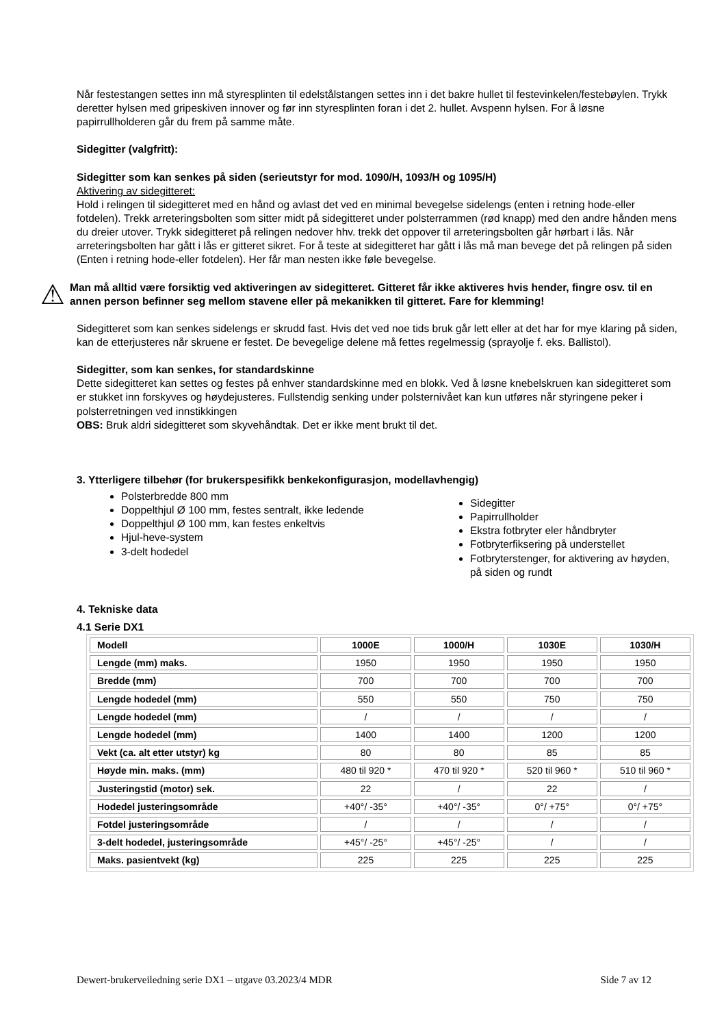Når festestangen settes inn må styresplinten til edelstålstangen settes inn i det bakre hullet til festevinkelen/festebøylen. Trykk deretter hylsen med gripeskiven innover og før inn styresplinten foran i det 2. hullet. Avspenn hylsen. For å løsne papirrullholderen går du frem på samme måte.
Sidegitter (valgfritt):
Sidegitter som kan senkes på siden (serieutstyr for mod. 1090/H, 1093/H og 1095/H)
Aktivering av sidegitteret:
Hold i relingen til sidegitteret med en hånd og avlast det ved en minimal bevegelse sidelengs (enten i retning hode-eller fotdelen). Trekk arreteringsbolten som sitter midt på sidegitteret under polsterrammen (rød knapp) med den andre hånden mens du dreier utover. Trykk sidegitteret på relingen nedover hhv. trekk det oppover til arreteringsbolten går hørbart i lås. Når arreteringsbolten har gått i lås er gitteret sikret. For å teste at sidegitteret har gått i lås må man bevege det på relingen på siden (Enten i retning hode-eller fotdelen). Her får man nesten ikke føle bevegelse.
⚠
Man må alltid være forsiktig ved aktiveringen av sidegitteret. Gitteret får ikke aktiveres hvis hender, fingre osv. til en annen person befinner seg mellom stavene eller på mekanikken til gitteret. Fare for klemming!
Sidegitteret som kan senkes sidelengs er skrudd fast. Hvis det ved noe tids bruk går lett eller at det har for mye klaring på siden, kan de etterjusteres når skruene er festet. De bevegelige delene må fettes regelmessig (sprayolje f. eks. Ballistol).
Sidegitter, som kan senkes, for standardskinne
Dette sidegitteret kan settes og festes på enhver standardskinne med en blokk. Ved å løsne knebelskruen kan sidegitteret som er stukket inn forskyves og høydejusteres. Fullstendig senking under polsternivået kan kun utføres når styringene peker i polsterretningen ved innstikkingen
OBS: Bruk aldri sidegitteret som skyvehåndtak. Det er ikke ment brukt til det.
3. Ytterligere tilbehør (for brukerspesifikk benkekonfigurasjon, modellavhengig)
Polsterbredde 800 mm
Doppelthjul Ø 100 mm, festes sentralt, ikke ledende
Doppelthjul Ø 100 mm, kan festes enkeltvis
Hjul-heve-system
3-delt hodedel
Sidegitter
Papirrullholder
Ekstra fotbryter eler håndbryter
Fotbryterfiksering på understellet
Fotbryterstenger, for aktivering av høyden, på siden og rundt
4. Tekniske data
4.1 Serie DX1
| Modell | 1000E | 1000/H | 1030E | 1030/H |
| --- | --- | --- | --- | --- |
| Lengde (mm) maks. | 1950 | 1950 | 1950 | 1950 |
| Bredde (mm) | 700 | 700 | 700 | 700 |
| Lengde hodedel (mm) | 550 | 550 | 750 | 750 |
| Lengde hodedel (mm) | / | / | / | / |
| Lengde hodedel (mm) | 1400 | 1400 | 1200 | 1200 |
| Vekt (ca. alt etter utstyr) kg | 80 | 80 | 85 | 85 |
| Høyde min. maks. (mm) | 480 til 920 * | 470 til 920 * | 520 til 960 * | 510 til 960 * |
| Justeringstid (motor) sek. | 22 | / | 22 | / |
| Hodedel justeringsområde | +40°/ -35° | +40°/ -35° | 0°/ +75° | 0°/ +75° |
| Fotdel justeringsområde | / | / | / | / |
| 3-delt hodedel, justeringsområde | +45°/ -25° | +45°/ -25° | / | / |
| Maks. pasientvekt (kg) | 225 | 225 | 225 | 225 |
Dewert-brukerveiledning serie DX1 – utgave 03.2023/4 MDR Side 7 av 12